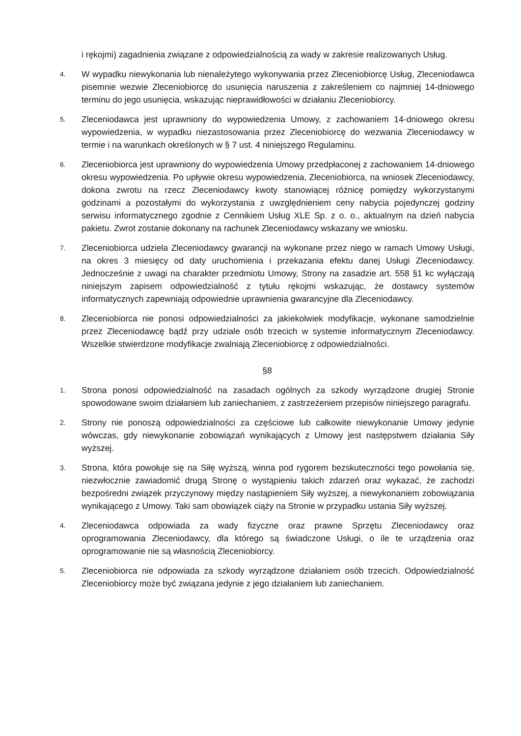i rękojmi) zagadnienia związane z odpowiedzialnością za wady w zakresie realizowanych Usług.
4.
W wypadku niewykonania lub nienależytego wykonywania przez Zleceniobiorcę Usług, Zleceniodawca pisemnie wezwie Zleceniobiorcę do usunięcia naruszenia z zakreśleniem co najmniej 14-dniowego terminu do jego usunięcia, wskazując nieprawidłowości w działaniu Zleceniobiorcy.
5.
Zleceniodawca jest uprawniony do wypowiedzenia Umowy, z zachowaniem 14-dniowego okresu wypowiedzenia, w wypadku niezastosowania przez Zleceniobiorcę do wezwania Zleceniodawcy w termie i na warunkach określonych w § 7 ust. 4 niniejszego Regulaminu.
6.
Zleceniobiorca jest uprawniony do wypowiedzenia Umowy przedpłaconej z zachowaniem 14-dniowego okresu wypowiedzenia. Po upływie okresu wypowiedzenia, Zleceniobiorca, na wniosek Zleceniodawcy, dokona zwrotu na rzecz Zleceniodawcy kwoty stanowiącej różnicę pomiędzy wykorzystanymi godzinami a pozostałymi do wykorzystania z uwzględnieniem ceny nabycia pojedynczej godziny serwisu informatycznego zgodnie z Cennikiem Usług XLE Sp. z o. o., aktualnym na dzień nabycia pakietu. Zwrot zostanie dokonany na rachunek Zleceniodawcy wskazany we wniosku.
7.
Zleceniobiorca udziela Zleceniodawcy gwarancji na wykonane przez niego w ramach Umowy Usługi, na okres 3 miesięcy od daty uruchomienia i przekazania efektu danej Usługi Zleceniodawcy. Jednocześnie z uwagi na charakter przedmiotu Umowy, Strony na zasadzie art. 558 §1 kc wyłączają niniejszym zapisem odpowiedzialność z tytułu rękojmi wskazując, że dostawcy systemów informatycznych zapewniają odpowiednie uprawnienia gwarancyjne dla Zleceniodawcy.
8.
Zleceniobiorca nie ponosi odpowiedzialności za jakiekolwiek modyfikacje, wykonane samodzielnie przez Zleceniodawcę bądź przy udziale osób trzecich w systemie informatycznym Zleceniodawcy. Wszelkie stwierdzone modyfikacje zwalniają Zleceniobiorcę z odpowiedzialności.
§8
1.
Strona ponosi odpowiedzialność na zasadach ogólnych za szkody wyrządzone drugiej Stronie spowodowane swoim działaniem lub zaniechaniem, z zastrzeżeniem przepisów niniejszego paragrafu.
2.
Strony nie ponoszą odpowiedzialności za częściowe lub całkowite niewykonanie Umowy jedynie wówczas, gdy niewykonanie zobowiązań wynikających z Umowy jest następstwem działania Siły wyższej.
3.
Strona, która powołuje się na Siłę wyższą, winna pod rygorem bezskuteczności tego powołania się, niezwłocznie zawiadomić drugą Stronę o wystąpieniu takich zdarzeń oraz wykazać, że zachodzi bezpośredni związek przyczynowy między nastąpieniem Siły wyższej, a niewykonaniem zobowiązania wynikającego z Umowy. Taki sam obowiązek ciąży na Stronie w przypadku ustania Siły wyższej.
4.
Zleceniodawca odpowiada za wady fizyczne oraz prawne Sprzętu Zleceniodawcy oraz oprogramowania Zleceniodawcy, dla którego są świadczone Usługi, o ile te urządzenia oraz oprogramowanie nie są własnością Zleceniobiorcy.
5.
Zleceniobiorca nie odpowiada za szkody wyrządzone działaniem osób trzecich. Odpowiedzialność Zleceniobiorcy może być związana jedynie z jego działaniem lub zaniechaniem.